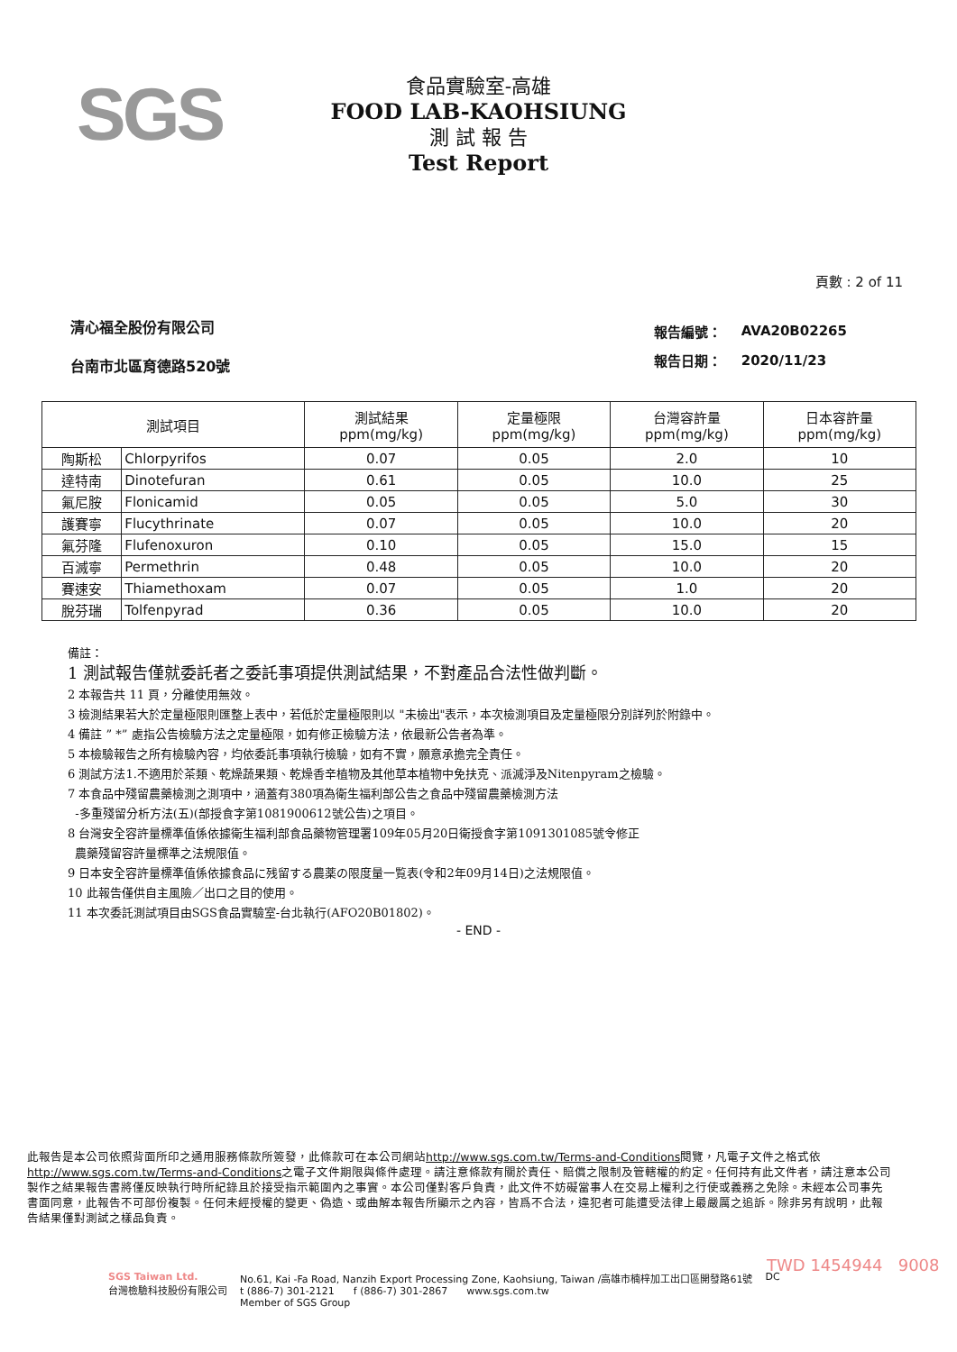SGS
食品實驗室-高雄
FOOD LAB-KAOHSIUNG
測 試 報 告
Test Report
頁數 : 2 of 11
清心福全股份有限公司
台南市北區育德路520號
| 報告編號： | AVA20B02265 |
| 報告日期： | 2020/11/23 |
| 測試項目 | | 測試結果 ppm(mg/kg) | 定量極限 ppm(mg/kg) | 台灣容許量 ppm(mg/kg) | 日本容許量 ppm(mg/kg) |
| --- | --- | --- | --- | --- | --- |
| 陶斯松 | Chlorpyrifos | 0.07 | 0.05 | 2.0 | 10 |
| 達特南 | Dinotefuran | 0.61 | 0.05 | 10.0 | 25 |
| 氟尼胺 | Flonicamid | 0.05 | 0.05 | 5.0 | 30 |
| 護賽寧 | Flucythrinate | 0.07 | 0.05 | 10.0 | 20 |
| 氟芬隆 | Flufenoxuron | 0.10 | 0.05 | 15.0 | 15 |
| 百滅寧 | Permethrin | 0.48 | 0.05 | 10.0 | 20 |
| 賽速安 | Thiamethoxam | 0.07 | 0.05 | 1.0 | 20 |
| 脫芬瑞 | Tolfenpyrad | 0.36 | 0.05 | 10.0 | 20 |
備註：
1 測試報告僅就委託者之委託事項提供測試結果，不對產品合法性做判斷。
2 本報告共 11 頁，分離使用無效。
3 檢測結果若大於定量極限則匯整上表中，若低於定量極限則以 "未檢出"表示，本次檢測項目及定量極限分別詳列於附錄中。
4 備註 ” *” 處指公告檢驗方法之定量極限，如有修正檢驗方法，依最新公告者為準。
5 本檢驗報告之所有檢驗內容，均依委託事項執行檢驗，如有不實，願意承擔完全責任。
6 測試方法1.不適用於茶類、乾燥蔬果類、乾燥香辛植物及其他草本植物中免扶克、派滅淨及Nitenpyram之檢驗。
7 本食品中殘留農藥檢測之測項中，涵蓋有380項為衛生福利部公告之食品中殘留農藥檢測方法
-多重殘留分析方法(五)(部授食字第1081900612號公告)之項目。
8 台灣安全容許量標準值係依據衛生福利部食品藥物管理署109年05月20日衛授食字第1091301085號令修正
農藥殘留容許量標準之法規限值。
9 日本安全容許量標準值係依據食品に残留する農薬の限度量一覧表(令和2年09月14日)之法規限值。
10 此報告僅供自主風險／出口之目的使用。
11 本次委託測試項目由SGS食品實驗室-台北執行(AFO20B01802)。
- END -
此報告是本公司依照背面所印之通用服務條款所簽發，此條款可在本公司網站http://www.sgs.com.tw/Terms-and-Conditions閱覽，凡電子文件之格式依http://www.sgs.com.tw/Terms-and-Conditions之電子文件期限與條件處理。請注意條款有關於責任、賠償之限制及管轄權的約定。任何持有此文件者，請注意本公司製作之結果報告書將僅反映執行時所紀錄且於接受指示範圍內之事實。本公司僅對客戶負責，此文件不妨礙當事人在交易上權利之行使或義務之免除。未經本公司事先書面同意，此報告不可部份複製。任何未經授權的變更、偽造、或曲解本報告所顯示之內容，皆爲不合法，違犯者可能遭受法律上最嚴厲之追訴。除非另有說明，此報告結果僅對測試之樣品負責。
TWD 1454944 9008
SGS Taiwan Ltd.
台灣檢驗科技股份有限公司
No.61, Kai -Fa Road, Nanzih Export Processing Zone, Kaohsiung, Taiwan /高雄市楠梓加工出口區開發路61號
t (886-7) 301-2121 f (886-7) 301-2867 www.sgs.com.tw
Member of SGS Group
DC